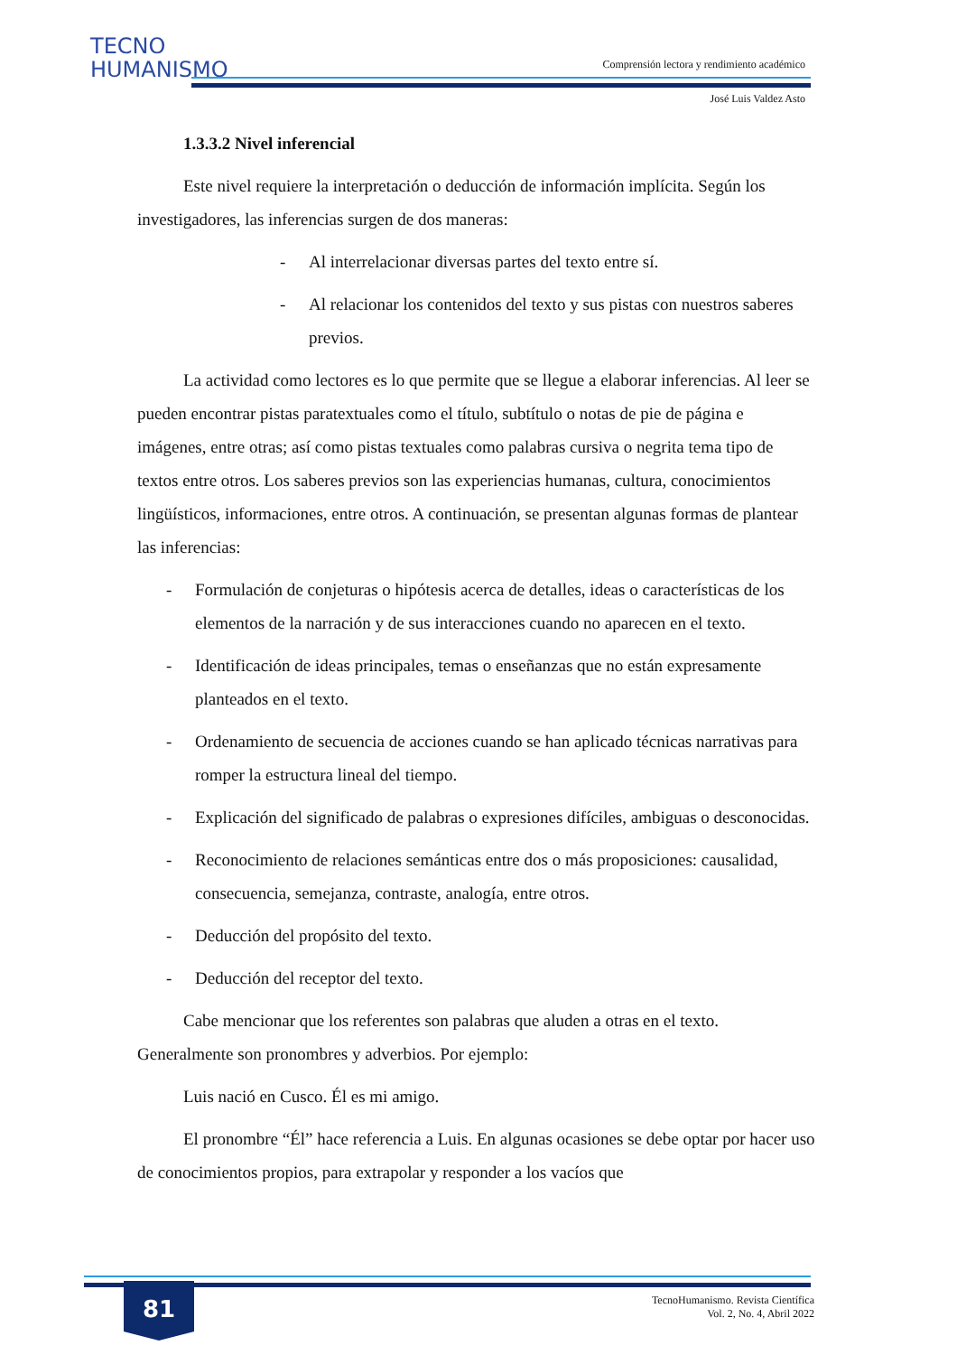TECNO
HUMANISMO
Comprensión lectora y rendimiento académico
José Luis Valdez Asto
1.3.3.2 Nivel inferencial
Este nivel requiere la interpretación o deducción de información implícita. Según los investigadores, las inferencias surgen de dos maneras:
- Al interrelacionar diversas partes del texto entre sí.
- Al relacionar los contenidos del texto y sus pistas con nuestros saberes previos.
La actividad como lectores es lo que permite que se llegue a elaborar inferencias. Al leer se pueden encontrar pistas paratextuales como el título, subtítulo o notas de pie de página e imágenes, entre otras; así como pistas textuales como palabras cursiva o negrita tema tipo de textos entre otros. Los saberes previos son las experiencias humanas, cultura, conocimientos lingüísticos, informaciones, entre otros. A continuación, se presentan algunas formas de plantear las inferencias:
- Formulación de conjeturas o hipótesis acerca de detalles, ideas o características de los elementos de la narración y de sus interacciones cuando no aparecen en el texto.
- Identificación de ideas principales, temas o enseñanzas que no están expresamente planteados en el texto.
- Ordenamiento de secuencia de acciones cuando se han aplicado técnicas narrativas para romper la estructura lineal del tiempo.
- Explicación del significado de palabras o expresiones difíciles, ambiguas o desconocidas.
- Reconocimiento de relaciones semánticas entre dos o más proposiciones: causalidad, consecuencia, semejanza, contraste, analogía, entre otros.
- Deducción del propósito del texto.
- Deducción del receptor del texto.
Cabe mencionar que los referentes son palabras que aluden a otras en el texto. Generalmente son pronombres y adverbios. Por ejemplo:
Luis nació en Cusco. Él es mi amigo.
El pronombre “Él” hace referencia a Luis. En algunas ocasiones se debe optar por hacer uso de conocimientos propios, para extrapolar y responder a los vacíos que
81
TecnoHumanismo. Revista Científica
Vol. 2, No. 4, Abril 2022